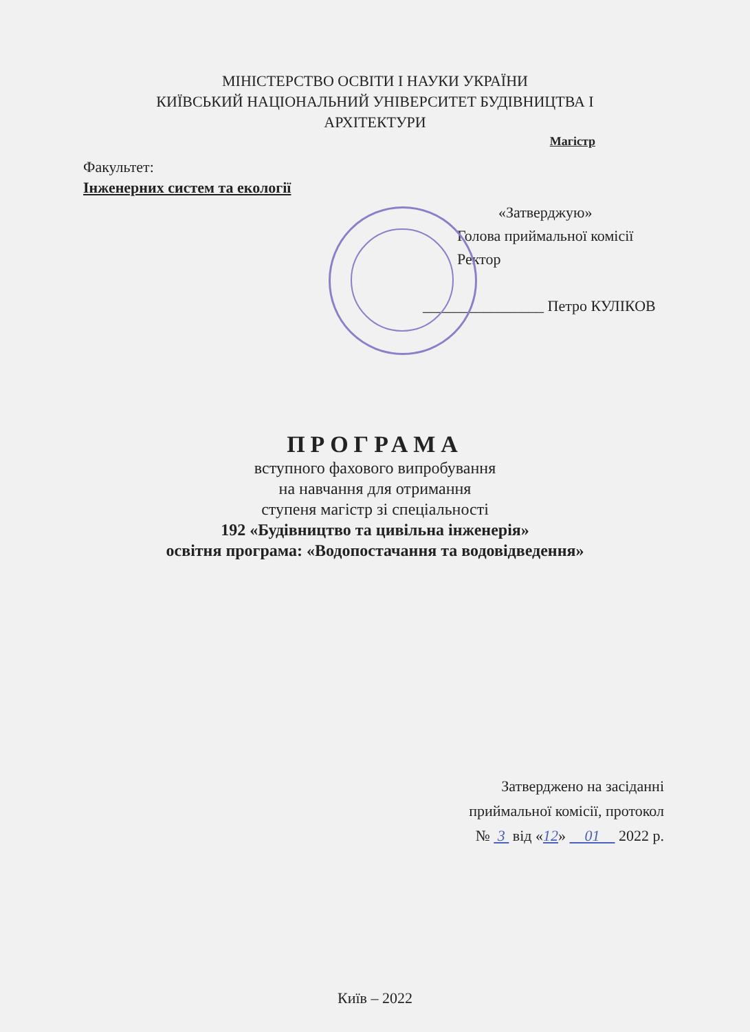МІНІСТЕРСТВО ОСВІТИ І НАУКИ УКРАЇНИ
КИЇВСЬКИЙ НАЦІОНАЛЬНИЙ УНІВЕРСИТЕТ БУДІВНИЦТВА І
АРХІТЕКТУРИ
Магістр
Факультет:
Інженерних систем та екології
«Затверджую»
Голова приймальної комісії
Ректор
________________ Петро КУЛІКОВ
ПРОГРАМА
вступного фахового випробування
на навчання для отримання
ступеня магістр зі спеціальності
192 «Будівництво та цивільна інженерія»
освітня програма: «Водопостачання та водовідведення»
Затверджено на засіданні
приймальної комісії, протокол
№ 3 від «12» 01 2022 р.
Київ – 2022